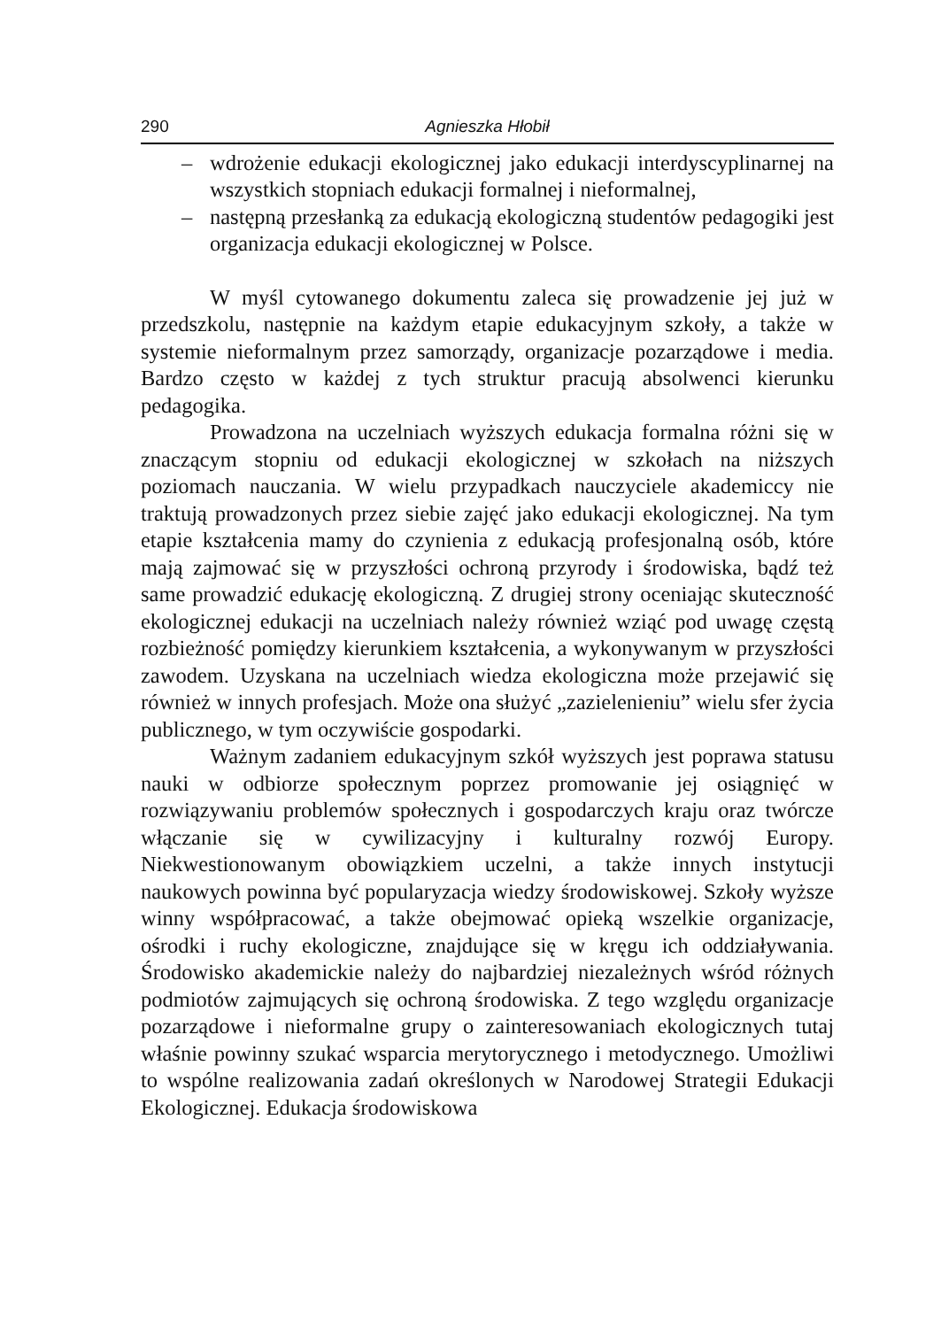290 Agnieszka Hłobił
– wdrożenie edukacji ekologicznej jako edukacji interdyscyplinarnej na wszystkich stopniach edukacji formalnej i nieformalnej,
– następną przesłanką za edukacją ekologiczną studentów pedagogiki jest organizacja edukacji ekologicznej w Polsce.
W myśl cytowanego dokumentu zaleca się prowadzenie jej już w przedszkolu, następnie na każdym etapie edukacyjnym szkoły, a także w systemie nieformalnym przez samorządy, organizacje pozarządowe i media. Bardzo często w każdej z tych struktur pracują absolwenci kierunku pedagogika.
Prowadzona na uczelniach wyższych edukacja formalna różni się w znaczącym stopniu od edukacji ekologicznej w szkołach na niższych poziomach nauczania. W wielu przypadkach nauczyciele akademiccy nie traktują prowadzonych przez siebie zajęć jako edukacji ekologicznej. Na tym etapie kształcenia mamy do czynienia z edukacją profesjonalną osób, które mają zajmować się w przyszłości ochroną przyrody i środowiska, bądź też same prowadzić edukację ekologiczną. Z drugiej strony oceniając skuteczność ekologicznej edukacji na uczelniach należy również wziąć pod uwagę częstą rozbieżność pomiędzy kierunkiem kształcenia, a wykonywanym w przyszłości zawodem. Uzyskana na uczelniach wiedza ekologiczna może przejawić się również w innych profesjach. Może ona służyć „zazielenieniu” wielu sfer życia publicznego, w tym oczywiście gospodarki.
Ważnym zadaniem edukacyjnym szkół wyższych jest poprawa statusu nauki w odbiorze społecznym poprzez promowanie jej osiągnięć w rozwiązywaniu problemów społecznych i gospodarczych kraju oraz twórcze włączanie się w cywilizacyjny i kulturalny rozwój Europy. Niekwestionowanym obowiązkiem uczelni, a także innych instytucji naukowych powinna być popularyzacja wiedzy środowiskowej. Szkoły wyższe winny współpracować, a także obejmować opieką wszelkie organizacje, ośrodki i ruchy ekologiczne, znajdujące się w kręgu ich oddziaływania. Środowisko akademickie należy do najbardziej niezależnych wśród różnych podmiotów zajmujących się ochroną środowiska. Z tego względu organizacje pozarządowe i nieformalne grupy o zainteresowaniach ekologicznych tutaj właśnie powinny szukać wsparcia merytorycznego i metodycznego. Umożliwi to wspólne realizowania zadań określonych w Narodowej Strategii Edukacji Ekologicznej. Edukacja środowiskowa